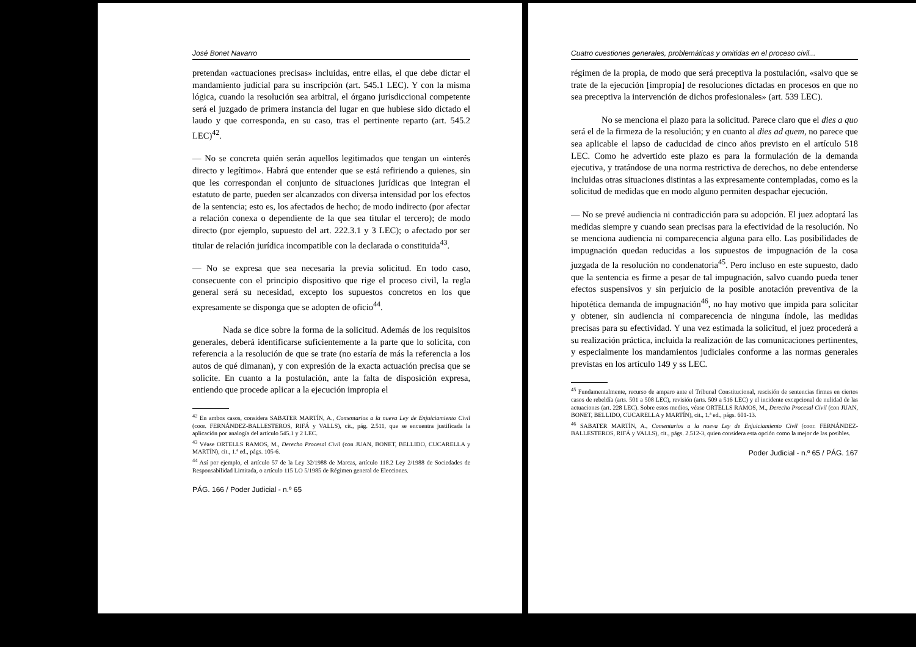José Bonet Navarro
pretendan «actuaciones precisas» incluidas, entre ellas, el que debe dictar el mandamiento judicial para su inscripción (art. 545.1 LEC). Y con la misma lógica, cuando la resolución sea arbitral, el órgano jurisdiccional competente será el juzgado de primera instancia del lugar en que hubiese sido dictado el laudo y que corresponda, en su caso, tras el pertinente reparto (art. 545.2 LEC)<sup>42</sup>.
— No se concreta quién serán aquellos legitimados que tengan un «interés directo y legítimo». Habrá que entender que se está refiriendo a quienes, sin que les correspondan el conjunto de situaciones jurídicas que integran el estatuto de parte, pueden ser alcanzados con diversa intensidad por los efectos de la sentencia; esto es, los afectados de hecho; de modo indirecto (por afectar a relación conexa o dependiente de la que sea titular el tercero); de modo directo (por ejemplo, supuesto del art. 222.3.1 y 3 LEC); o afectado por ser titular de relación jurídica incompatible con la declarada o constituida<sup>43</sup>.
— No se expresa que sea necesaria la previa solicitud. En todo caso, consecuente con el principio dispositivo que rige el proceso civil, la regla general será su necesidad, excepto los supuestos concretos en los que expresamente se disponga que se adopten de oficio<sup>44</sup>.
Nada se dice sobre la forma de la solicitud. Además de los requisitos generales, deberá identificarse suficientemente a la parte que lo solicita, con referencia a la resolución de que se trate (no estaría de más la referencia a los autos de qué dimanan), y con expresión de la exacta actuación precisa que se solicite. En cuanto a la postulación, ante la falta de disposición expresa, entiendo que procede aplicar a la ejecución impropia el
<sup>42</sup> En ambos casos, considera SABATER MARTÍN, A., Comentarios a la nueva Ley de Enjuiciamiento Civil (coor. FERNÁNDEZ-BALLESTEROS, RIFÁ y VALLS), cit., pág. 2.511, que se encuentra justificada la aplicación por analogía del artículo 545.1 y 2 LEC.
<sup>43</sup> Véase ORTELLS RAMOS, M., Derecho Procesal Civil (con JUAN, BONET, BELLIDO, CUCARELLA y MARTÍN), cit., 1.ª ed., págs. 105-6.
<sup>44</sup> Así por ejemplo, el artículo 57 de la Ley 32/1988 de Marcas, artículo 118.2 Ley 2/1988 de Sociedades de Responsabilidad Limitada, o artículo 115 LO 5/1985 de Régimen general de Elecciones.
PÁG. 166 / Poder Judicial - n.º 65
Cuatro cuestiones generales, problemáticas y omitidas en el proceso civil...
régimen de la propia, de modo que será preceptiva la postulación, «salvo que se trate de la ejecución [impropia] de resoluciones dictadas en procesos en que no sea preceptiva la intervención de dichos profesionales» (art. 539 LEC).
No se menciona el plazo para la solicitud. Parece claro que el dies a quo será el de la firmeza de la resolución; y en cuanto al dies ad quem, no parece que sea aplicable el lapso de caducidad de cinco años previsto en el artículo 518 LEC. Como he advertido este plazo es para la formulación de la demanda ejecutiva, y tratándose de una norma restrictiva de derechos, no debe entenderse incluidas otras situaciones distintas a las expresamente contempladas, como es la solicitud de medidas que en modo alguno permiten despachar ejecución.
— No se prevé audiencia ni contradicción para su adopción. El juez adoptará las medidas siempre y cuando sean precisas para la efectividad de la resolución. No se menciona audiencia ni comparecencia alguna para ello. Las posibilidades de impugnación quedan reducidas a los supuestos de impugnación de la cosa juzgada de la resolución no condenatoria<sup>45</sup>. Pero incluso en este supuesto, dado que la sentencia es firme a pesar de tal impugnación, salvo cuando pueda tener efectos suspensivos y sin perjuicio de la posible anotación preventiva de la hipotética demanda de impugnación<sup>46</sup>, no hay motivo que impida para solicitar y obtener, sin audiencia ni comparecencia de ninguna índole, las medidas precisas para su efectividad. Y una vez estimada la solicitud, el juez procederá a su realización práctica, incluida la realización de las comunicaciones pertinentes, y especialmente los mandamientos judiciales conforme a las normas generales previstas en los artículo 149 y ss LEC.
<sup>45</sup> Fundamentalmente, recurso de amparo ante el Tribunal Constitucional, rescisión de sentencias firmes en ciertos casos de rebeldía (arts. 501 a 508 LEC), revisión (arts. 509 a 516 LEC) y el incidente excepcional de nulidad de las actuaciones (art. 228 LEC). Sobre estos medios, véase ORTELLS RAMOS, M., Derecho Procesal Civil (con JUAN, BONET, BELLIDO, CUCARELLA y MARTÍN), cit., 1.ª ed., págs. 601-13.
<sup>46</sup> SABATER MARTÍN, A., Comentarios a la nueva Ley de Enjuiciamiento Civil (coor. FERNÁNDEZ-BALLESTEROS, RIFÁ y VALLS), cit., págs. 2.512-3, quien considera esta opción como la mejor de las posibles.
Poder Judicial - n.º 65 / PÁG. 167